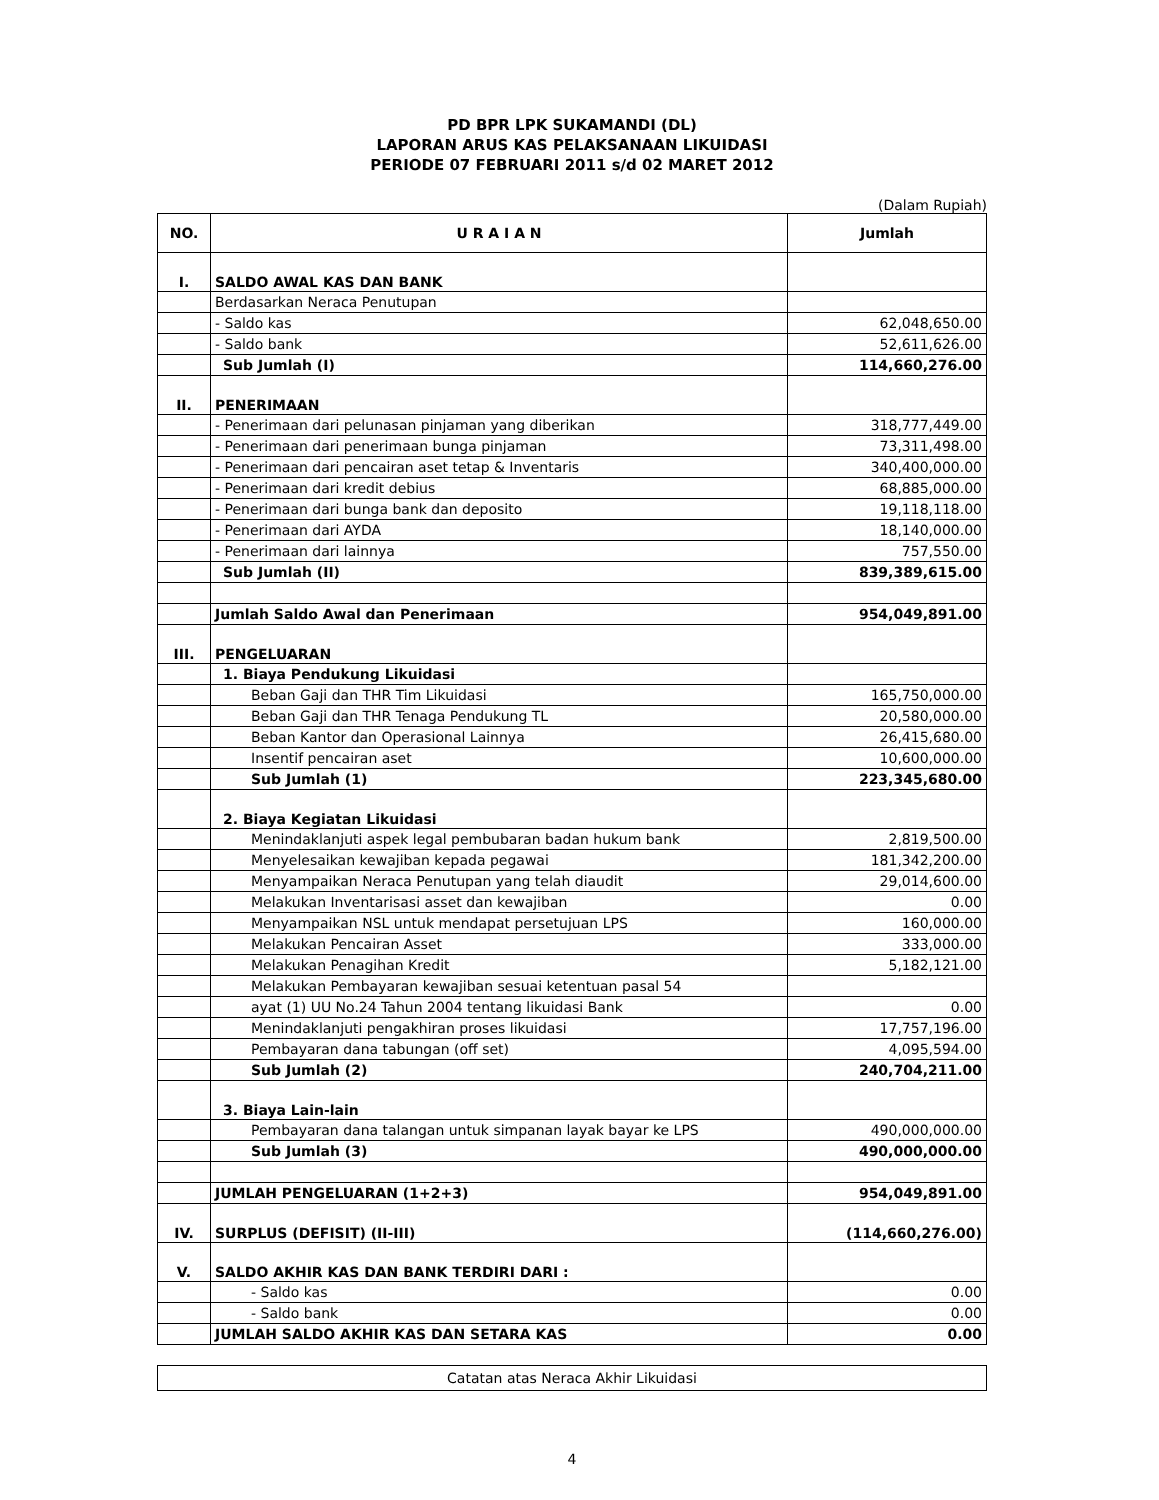PD BPR LPK SUKAMANDI (DL)
LAPORAN ARUS KAS PELAKSANAAN LIKUIDASI
PERIODE 07 FEBRUARI 2011 s/d 02 MARET 2012
(Dalam Rupiah)
| NO. | U R A I A N | Jumlah |
| --- | --- | --- |
| I. | SALDO AWAL KAS DAN BANK | |
| | Berdasarkan Neraca Penutupan | |
| | - Saldo kas | 62,048,650.00 |
| | - Saldo bank | 52,611,626.00 |
| | Sub Jumlah (I) | 114,660,276.00 |
| II. | PENERIMAAN | |
| | - Penerimaan dari pelunasan pinjaman yang diberikan | 318,777,449.00 |
| | - Penerimaan dari penerimaan bunga pinjaman | 73,311,498.00 |
| | - Penerimaan dari pencairan aset tetap & Inventaris | 340,400,000.00 |
| | - Penerimaan dari kredit debius | 68,885,000.00 |
| | - Penerimaan dari bunga bank dan deposito | 19,118,118.00 |
| | - Penerimaan dari AYDA | 18,140,000.00 |
| | - Penerimaan dari lainnya | 757,550.00 |
| | Sub Jumlah (II) | 839,389,615.00 |
| | Jumlah Saldo Awal dan Penerimaan | 954,049,891.00 |
| III. | PENGELUARAN | |
| | 1. Biaya Pendukung Likuidasi | |
| | Beban Gaji dan THR Tim Likuidasi | 165,750,000.00 |
| | Beban Gaji dan THR Tenaga Pendukung TL | 20,580,000.00 |
| | Beban Kantor dan Operasional Lainnya | 26,415,680.00 |
| | Insentif pencairan aset | 10,600,000.00 |
| | Sub Jumlah (1) | 223,345,680.00 |
| | 2. Biaya Kegiatan Likuidasi | |
| | Menindaklanjuti aspek legal pembubaran badan hukum bank | 2,819,500.00 |
| | Menyelesaikan kewajiban kepada pegawai | 181,342,200.00 |
| | Menyampaikan Neraca Penutupan yang telah diaudit | 29,014,600.00 |
| | Melakukan Inventarisasi asset dan kewajiban | 0.00 |
| | Menyampaikan NSL untuk mendapat persetujuan LPS | 160,000.00 |
| | Melakukan Pencairan Asset | 333,000.00 |
| | Melakukan Penagihan Kredit | 5,182,121.00 |
| | Melakukan Pembayaran kewajiban sesuai ketentuan pasal 54 | |
| | ayat (1) UU No.24 Tahun 2004 tentang likuidasi Bank | 0.00 |
| | Menindaklanjuti pengakhiran proses likuidasi | 17,757,196.00 |
| | Pembayaran dana tabungan (off set) | 4,095,594.00 |
| | Sub Jumlah (2) | 240,704,211.00 |
| | 3. Biaya Lain-lain | |
| | Pembayaran dana talangan untuk simpanan layak bayar ke LPS | 490,000,000.00 |
| | Sub Jumlah (3) | 490,000,000.00 |
| | JUMLAH PENGELUARAN (1+2+3) | 954,049,891.00 |
| IV. | SURPLUS (DEFISIT) (II-III) | (114,660,276.00) |
| V. | SALDO AKHIR KAS DAN BANK TERDIRI DARI : | |
| | - Saldo kas | 0.00 |
| | - Saldo bank | 0.00 |
| | JUMLAH SALDO AKHIR KAS DAN SETARA KAS | 0.00 |
Catatan atas Neraca Akhir Likuidasi
4